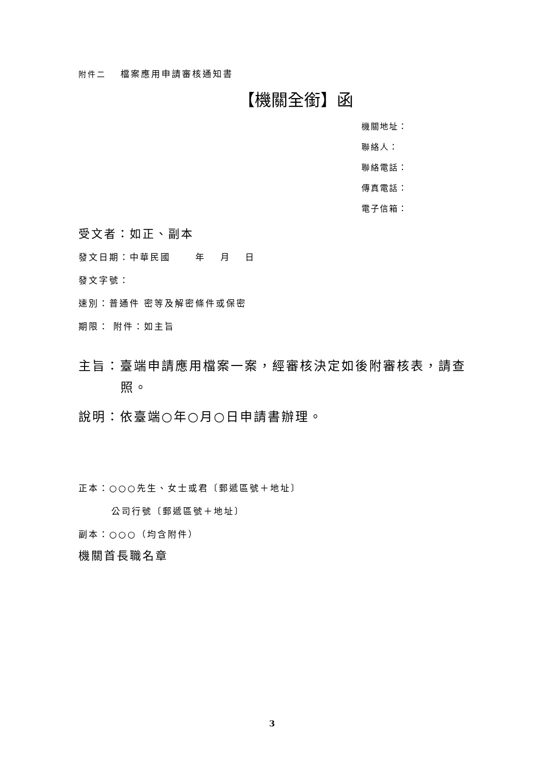附件二　 檔案應用申請審核通知書
【機關全銜】函
機關地址：
聯絡人：
聯絡電話：
傳真電話：
電子信箱：
受文者：如正、副本
發文日期：中華民國　　 年　 月　 日
發文字號：
速別：普通件 密等及解密條件或保密
期限： 附件：如主旨
主旨：臺端申請應用檔案一案，經審核決定如後附審核表，請查照。
說明：依臺端○年○月○日申請書辦理。
正本：○○○先生、女士或君〔郵遞區號＋地址〕
公司行號〔郵遞區號＋地址〕
副本：○○○（均含附件）
機關首長職名章
3